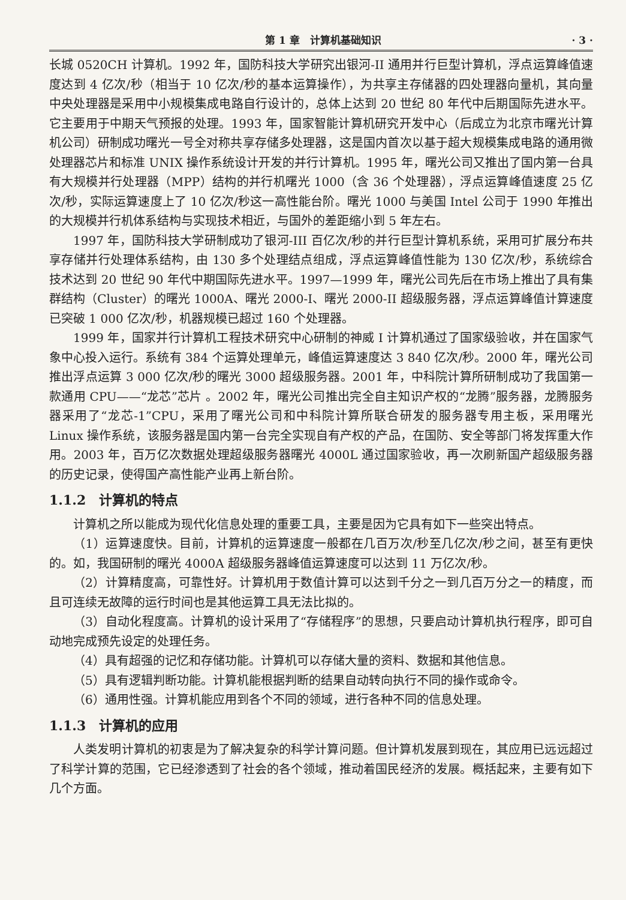第 1 章　计算机基础知识 · 3 ·
长城 0520CH 计算机。1992 年，国防科技大学研究出银河-II 通用并行巨型计算机，浮点运算峰值速度达到 4 亿次/秒（相当于 10 亿次/秒的基本运算操作），为共享主存储器的四处理器向量机，其向量中央处理器是采用中小规模集成电路自行设计的，总体上达到 20 世纪 80 年代中后期国际先进水平。它主要用于中期天气预报的处理。1993 年，国家智能计算机研究开发中心（后成立为北京市曙光计算机公司）研制成功曙光一号全对称共享存储多处理器，这是国内首次以基于超大规模集成电路的通用微处理器芯片和标准 UNIX 操作系统设计开发的并行计算机。1995 年，曙光公司又推出了国内第一台具有大规模并行处理器（MPP）结构的并行机曙光 1000（含 36 个处理器），浮点运算峰值速度 25 亿次/秒，实际运算速度上了 10 亿次/秒这一高性能台阶。曙光 1000 与美国 Intel 公司于 1990 年推出的大规模并行机体系结构与实现技术相近，与国外的差距缩小到 5 年左右。
1997 年，国防科技大学研制成功了银河-III 百亿次/秒的并行巨型计算机系统，采用可扩展分布共享存储并行处理体系结构，由 130 多个处理结点组成，浮点运算峰值性能为 130 亿次/秒，系统综合技术达到 20 世纪 90 年代中期国际先进水平。1997—1999 年，曙光公司先后在市场上推出了具有集群结构（Cluster）的曙光 1000A、曙光 2000-Ⅰ、曙光 2000-II 超级服务器，浮点运算峰值计算速度已突破 1 000 亿次/秒，机器规模已超过 160 个处理器。
1999 年，国家并行计算机工程技术研究中心研制的神威 I 计算机通过了国家级验收，并在国家气象中心投入运行。系统有 384 个运算处理单元，峰值运算速度达 3 840 亿次/秒。2000 年，曙光公司推出浮点运算 3 000 亿次/秒的曙光 3000 超级服务器。2001 年，中科院计算所研制成功了我国第一款通用 CPU——“龙芯”芯片 。2002 年，曙光公司推出完全自主知识产权的“龙腾”服务器，龙腾服务器采用了“龙芯-1”CPU，采用了曙光公司和中科院计算所联合研发的服务器专用主板，采用曙光 Linux 操作系统，该服务器是国内第一台完全实现自有产权的产品，在国防、安全等部门将发挥重大作用。2003 年，百万亿次数据处理超级服务器曙光 4000L 通过国家验收，再一次刷新国产超级服务器的历史记录，使得国产高性能产业再上新台阶。
1.1.2　计算机的特点
计算机之所以能成为现代化信息处理的重要工具，主要是因为它具有如下一些突出特点。
（1）运算速度快。目前，计算机的运算速度一般都在几百万次/秒至几亿次/秒之间，甚至有更快的。如，我国研制的曙光 4000A 超级服务器峰值运算速度可以达到 11 万亿次/秒。
（2）计算精度高，可靠性好。计算机用于数值计算可以达到千分之一到几百万分之一的精度，而且可连续无故障的运行时间也是其他运算工具无法比拟的。
（3）自动化程度高。计算机的设计采用了“存储程序”的思想，只要启动计算机执行程序，即可自动地完成预先设定的处理任务。
（4）具有超强的记忆和存储功能。计算机可以存储大量的资料、数据和其他信息。
（5）具有逻辑判断功能。计算机能根据判断的结果自动转向执行不同的操作或命令。
（6）通用性强。计算机能应用到各个不同的领域，进行各种不同的信息处理。
1.1.3　计算机的应用
人类发明计算机的初衷是为了解决复杂的科学计算问题。但计算机发展到现在，其应用已远远超过了科学计算的范围，它已经渗透到了社会的各个领域，推动着国民经济的发展。概括起来，主要有如下几个方面。